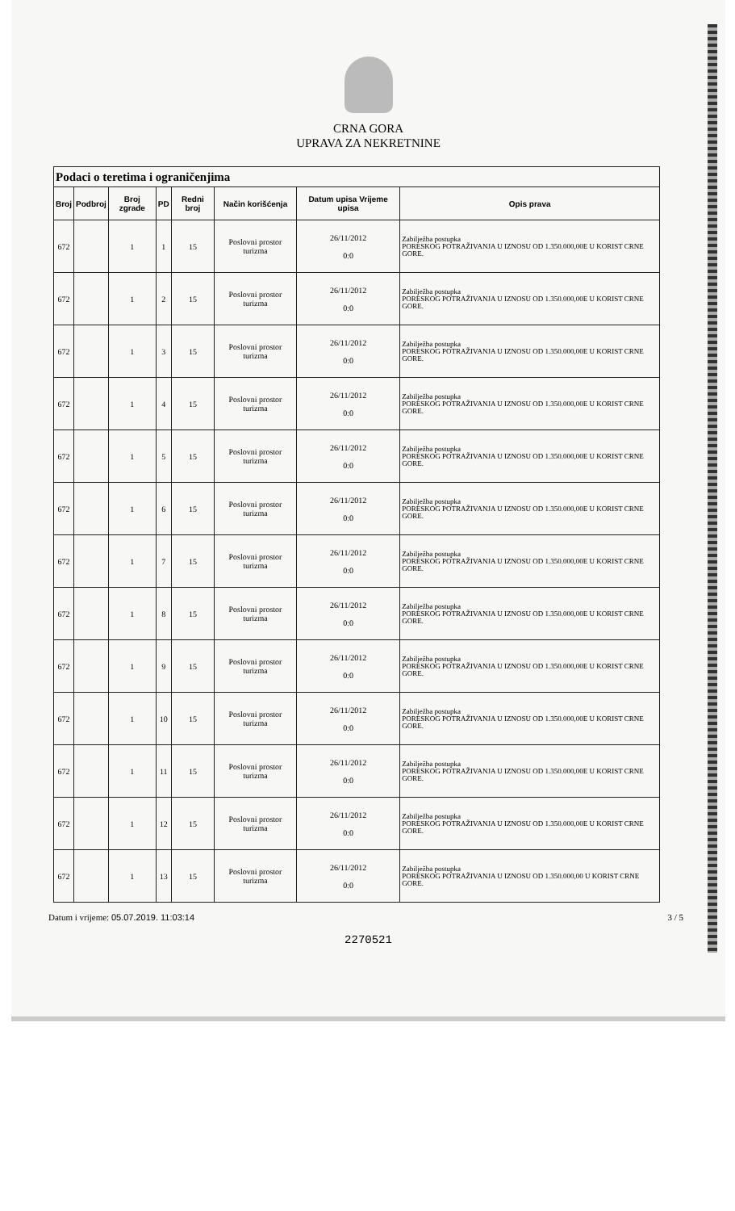CRNA GORA
UPRAVA ZA NEKRETNINE
| Podaci o teretima i ograničenjima | | | | | | | |
| Broj | Podbroj | Broj zgrade | PD | Redni broj | Način korišćenja | Datum upisa Vrijeme upisa | Opis prava |
| 672 | | 1 | 1 | 15 | Poslovni prostor turizma | 26/11/2012 0:0 | Zabilježba postupka PORESKOG POTRAŽIVANJA U IZNOSU OD 1.350.000,00E U KORIST CRNE GORE. |
| 672 | | 1 | 2 | 15 | Poslovni prostor turizma | 26/11/2012 0:0 | Zabilježba postupka PORESKOG POTRAŽIVANJA U IZNOSU OD 1.350.000,00E U KORIST CRNE GORE. |
| 672 | | 1 | 3 | 15 | Poslovni prostor turizma | 26/11/2012 0:0 | Zabilježba postupka PORESKOG POTRAŽIVANJA U IZNOSU OD 1.350.000,00E U KORIST CRNE GORE. |
| 672 | | 1 | 4 | 15 | Poslovni prostor turizma | 26/11/2012 0:0 | Zabilježba postupka PORESKOG POTRAŽIVANJA U IZNOSU OD 1.350.000,00E U KORIST CRNE GORE. |
| 672 | | 1 | 5 | 15 | Poslovni prostor turizma | 26/11/2012 0:0 | Zabilježba postupka PORESKOG POTRAŽIVANJA U IZNOSU OD 1.350.000,00E U KORIST CRNE GORE. |
| 672 | | 1 | 6 | 15 | Poslovni prostor turizma | 26/11/2012 0:0 | Zabilježba postupka PORESKOG POTRAŽIVANJA U IZNOSU OD 1.350.000,00E U KORIST CRNE GORE. |
| 672 | | 1 | 7 | 15 | Poslovni prostor turizma | 26/11/2012 0:0 | Zabilježba postupka PORESKOG POTRAŽIVANJA U IZNOSU OD 1.350.000,00E U KORIST CRNE GORE. |
| 672 | | 1 | 8 | 15 | Poslovni prostor turizma | 26/11/2012 0:0 | Zabilježba postupka PORESKOG POTRAŽIVANJA U IZNOSU OD 1.350.000,00E U KORIST CRNE GORE. |
| 672 | | 1 | 9 | 15 | Poslovni prostor turizma | 26/11/2012 0:0 | Zabilježba postupka PORESKOG POTRAŽIVANJA U IZNOSU OD 1.350.000,00E U KORIST CRNE GORE. |
| 672 | | 1 | 10 | 15 | Poslovni prostor turizma | 26/11/2012 0:0 | Zabilježba postupka PORESKOG POTRAŽIVANJA U IZNOSU OD 1.350.000,00E U KORIST CRNE GORE. |
| 672 | | 1 | 11 | 15 | Poslovni prostor turizma | 26/11/2012 0:0 | Zabilježba postupka PORESKOG POTRAŽIVANJA U IZNOSU OD 1.350.000,00E U KORIST CRNE GORE. |
| 672 | | 1 | 12 | 15 | Poslovni prostor turizma | 26/11/2012 0:0 | Zabilježba postupka PORESKOG POTRAŽIVANJA U IZNOSU OD 1.350.000,00E U KORIST CRNE GORE. |
| 672 | | 1 | 13 | 15 | Poslovni prostor turizma | 26/11/2012 0:0 | Zabilježba postupka PORESKOG POTRAŽIVANJA U IZNOSU OD 1.350.000,00 U KORIST CRNE GORE. |
Datum i vrijeme: 05.07.2019. 11:03:14 3 / 5
2270521